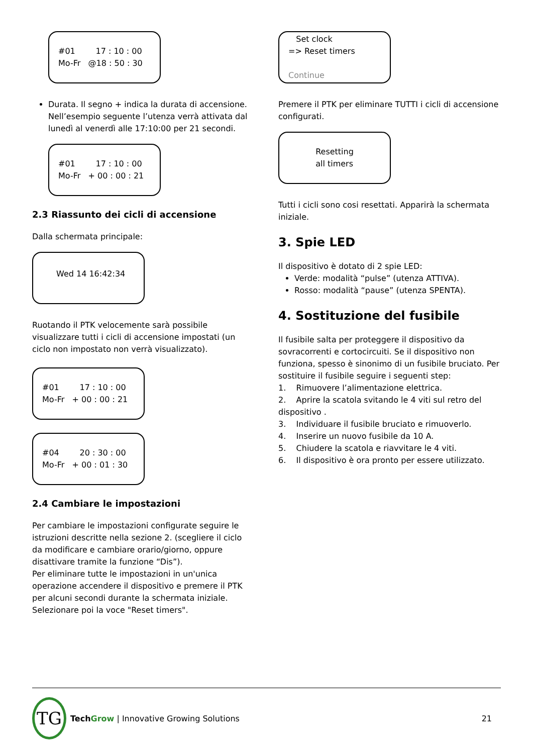#01 17 : 10 : 00 Mo-Fr @18 : 50 : 30
Durata. Il segno + indica la durata di accensione. Nell’esempio seguente l’utenza verrà attivata dal lunedì al venerdì alle 17:10:00 per 21 secondi.
#01 17 : 10 : 00 Mo-Fr + 00 : 00 : 21
2.3 Riassunto dei cicli di accensione
Dalla schermata principale:
Wed 14 16:42:34
Ruotando il PTK velocemente sarà possibile visualizzare tutti i cicli di accensione impostati (un ciclo non impostato non verrà visualizzato).
#01 17 : 10 : 00 Mo-Fr + 00 : 00 : 21
#04 20 : 30 : 00 Mo-Fr + 00 : 01 : 30
2.4 Cambiare le impostazioni
Per cambiare le impostazioni configurate seguire le istruzioni descritte nella sezione 2. (scegliere il ciclo da modificare e cambiare orario/giorno, oppure disattivare tramite la funzione “Dis”).
Per eliminare tutte le impostazioni in un'unica operazione accendere il dispositivo e premere il PTK per alcuni secondi durante la schermata iniziale.
Selezionare poi la voce "Reset timers".
Set clock => Reset timers
Continue
Premere il PTK per eliminare TUTTI i cicli di accensione configurati.
Resetting all timers
Tutti i cicli sono cosi resettati. Apparirà la schermata iniziale.
3. Spie LED
Il dispositivo è dotato di 2 spie LED:
Verde: modalità “pulse” (utenza ATTIVA).
Rosso: modalità “pause” (utenza SPENTA).
4. Sostituzione del fusibile
Il fusibile salta per proteggere il dispositivo da sovracorrenti e cortocircuiti. Se il dispositivo non funziona, spesso è sinonimo di un fusibile bruciato. Per sostituire il fusibile seguire i seguenti step:
1. Rimuovere l’alimentazione elettrica.
2. Aprire la scatola svitando le 4 viti sul retro del dispositivo .
3. Individuare il fusibile bruciato e rimuoverlo.
4. Inserire un nuovo fusibile da 10 A.
5. Chiudere la scatola e riavvitare le 4 viti.
6. Il dispositivo è ora pronto per essere utilizzato.
TG Tech Grow | Innovative Growing Solutions
21